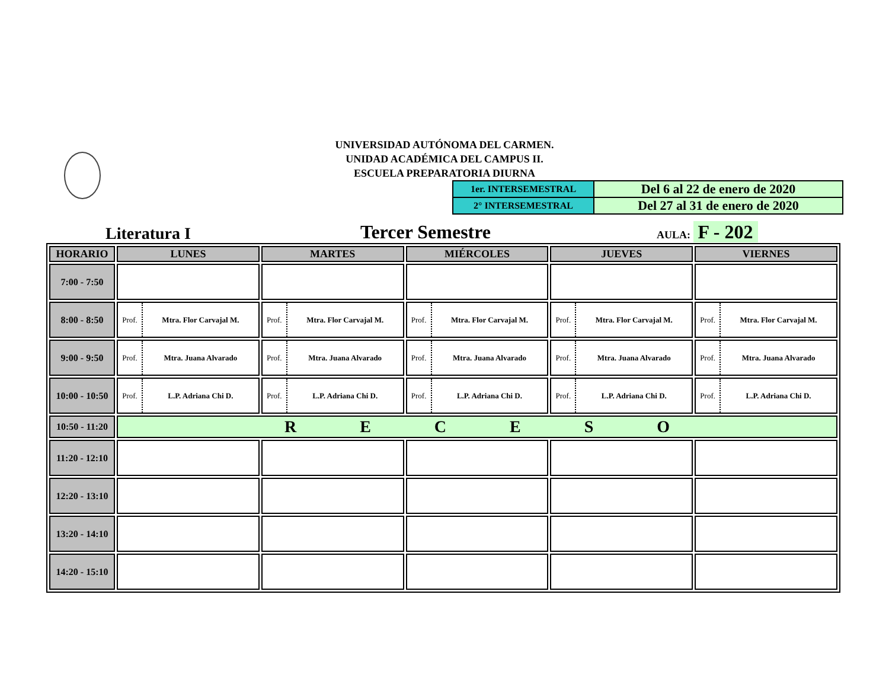UNIVERSIDAD AUTÓNOMA DEL CARMEN.
UNIDAD ACADÉMICA DEL CAMPUS II.
ESCUELA PREPARATORIA DIURNA
| 1er. INTERSEMESTRAL | Del 6 al 22 de enero de 2020 |
| 2° INTERSEMESTRAL | Del 27 al 31 de enero de 2020 |
Literatura I
Tercer Semestre
AULA: F - 202
| HORARIO | LUNES | MARTES | MIÉRCOLES | JUEVES | VIERNES |
| --- | --- | --- | --- | --- | --- |
| 7:00 - 7:50 | | | | | |
| 8:00 - 8:50 | / Prof. / Mtra. Flor Carvajal M. / | / Prof. / Mtra. Flor Carvajal M. / | / Prof. / Mtra. Flor Carvajal M. / | / Prof. / Mtra. Flor Carvajal M. / | / Prof. / Mtra. Flor Carvajal M. / |
| 9:00 - 9:50 | / Prof. / Mtra. Juana Alvarado / | / Prof. / Mtra. Juana Alvarado / | / Prof. / Mtra. Juana Alvarado / | / Prof. / Mtra. Juana Alvarado / | / Prof. / Mtra. Juana Alvarado / |
| 10:00 - 10:50 | / Prof. / L.P. Adriana Chi D. / | / Prof. / L.P. Adriana Chi D. / | / Prof. / L.P. Adriana Chi D. / | / Prof. / L.P. Adriana Chi D. / | / Prof. / L.P. Adriana Chi D. / |
| 10:50 - 11:20 | R E C E S O | | | | |
| 11:20 - 12:10 | | | | | |
| 12:20 - 13:10 | | | | | |
| 13:20 - 14:10 | | | | | |
| 14:20 - 15:10 | | | | | |